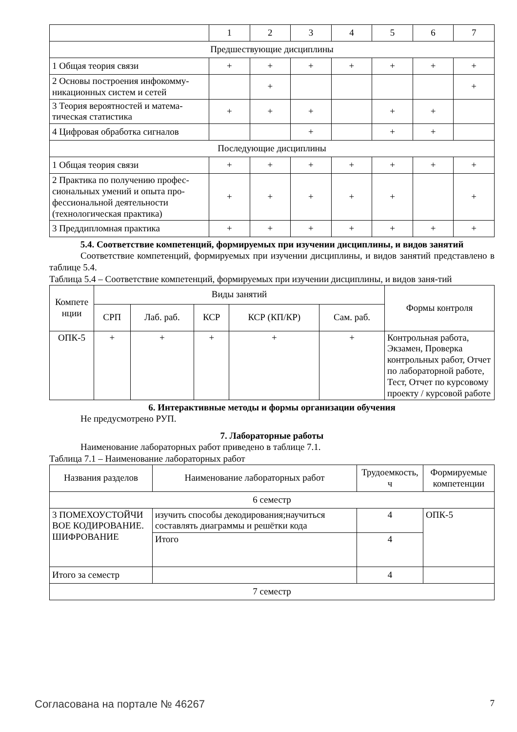| | 1 | 2 | 3 | 4 | 5 | 6 | 7 |
| Предшествующие дисциплины | | | | | | | |
| 1 Общая теория связи | + | + | + | + | + | + | + |
| 2 Основы построения инфокомму-никационных систем и сетей | | + | | | | | + |
| 3 Теория вероятностей и матема-тическая статистика | + | + | + | | + | + | |
| 4 Цифровая обработка сигналов | | | + | | + | + | |
| Последующие дисциплины | | | | | | | |
| 1 Общая теория связи | + | + | + | + | + | + | + |
| 2 Практика по получению профес-сиональных умений и опыта про-фессиональной деятельности (технологическая практика) | + | + | + | + | + | | + |
| 3 Преддипломная практика | + | + | + | + | + | + | + |
5.4. Соответствие компетенций, формируемых при изучении дисциплины, и видов занятий
Соответствие компетенций, формируемых при изучении дисциплины, и видов занятий представлено в таблице 5.4.
Таблица 5.4 – Соответствие компетенций, формируемых при изучении дисциплины, и видов заня-тий
| Компете нции | Виды занятий | | | | | Формы контроля |
| --- | --- | --- | --- | --- | --- | --- |
| | СРП | Лаб. раб. | КСР | КСР (КП/КР) | Сам. раб. | |
| ОПК-5 | + | + | + | + | + | Контрольная работа, Экзамен, Проверка контрольных работ, Отчет по лабораторной работе, Тест, Отчет по курсовому проекту / курсовой работе |
6. Интерактивные методы и формы организации обучения
Не предусмотрено РУП.
7. Лабораторные работы
Наименование лабораторных работ приведено в таблице 7.1.
Таблица 7.1 – Наименование лабораторных работ
| Названия разделов | Наименование лабораторных работ | Трудоемкость, ч | Формируемые компетенции |
| --- | --- | --- | --- |
| 6 семестр | | | |
| 3 ПОМЕХОУСТОЙЧИ ВОЕ КОДИРОВАНИЕ. ШИФРОВАНИЕ | изучить способы декодирования;научиться составлять диаграммы и решётки кода | 4 | ОПК-5 |
| | Итого | 4 | |
| Итого за семестр | | 4 | |
| 7 семестр | | | |
Согласована на портале № 46267 7